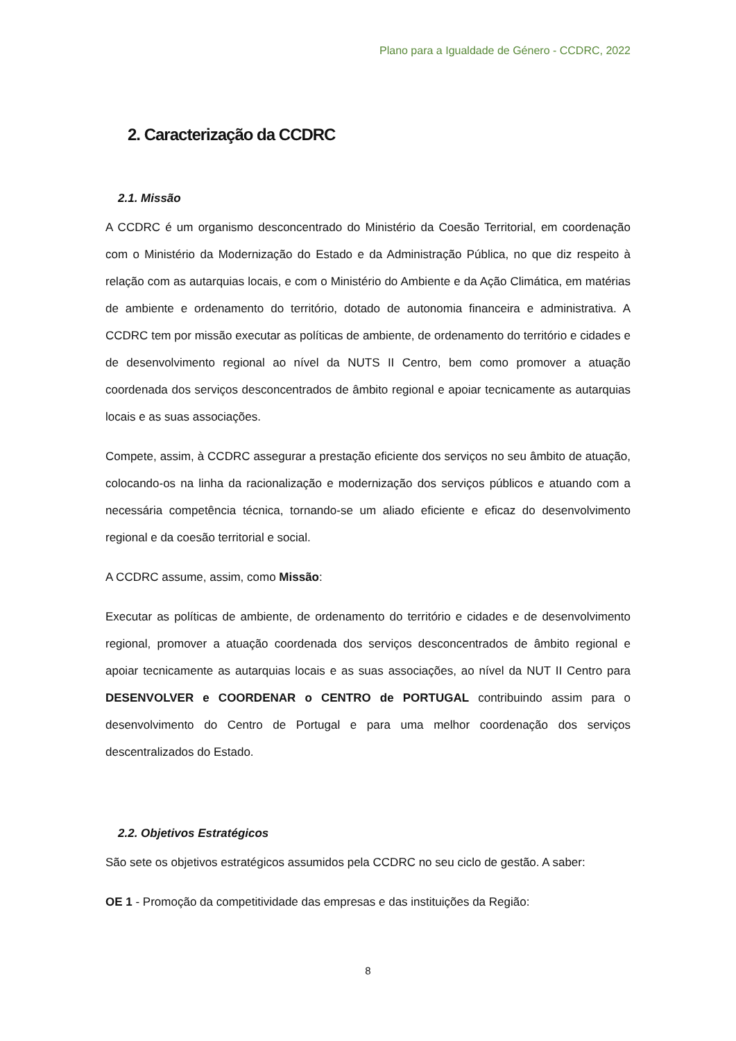Plano para a Igualdade de Género - CCDRC, 2022
2. Caracterização da CCDRC
2.1. Missão
A CCDRC é um organismo desconcentrado do Ministério da Coesão Territorial, em coordenação com o Ministério da Modernização do Estado e da Administração Pública, no que diz respeito à relação com as autarquias locais, e com o Ministério do Ambiente e da Ação Climática, em matérias de ambiente e ordenamento do território, dotado de autonomia financeira e administrativa. A CCDRC tem por missão executar as políticas de ambiente, de ordenamento do território e cidades e de desenvolvimento regional ao nível da NUTS II Centro, bem como promover a atuação coordenada dos serviços desconcentrados de âmbito regional e apoiar tecnicamente as autarquias locais e as suas associações.
Compete, assim, à CCDRC assegurar a prestação eficiente dos serviços no seu âmbito de atuação, colocando-os na linha da racionalização e modernização dos serviços públicos e atuando com a necessária competência técnica, tornando-se um aliado eficiente e eficaz do desenvolvimento regional e da coesão territorial e social.
A CCDRC assume, assim, como Missão:
Executar as políticas de ambiente, de ordenamento do território e cidades e de desenvolvimento regional, promover a atuação coordenada dos serviços desconcentrados de âmbito regional e apoiar tecnicamente as autarquias locais e as suas associações, ao nível da NUT II Centro para DESENVOLVER e COORDENAR o CENTRO de PORTUGAL contribuindo assim para o desenvolvimento do Centro de Portugal e para uma melhor coordenação dos serviços descentralizados do Estado.
2.2. Objetivos Estratégicos
São sete os objetivos estratégicos assumidos pela CCDRC no seu ciclo de gestão. A saber:
OE 1 - Promoção da competitividade das empresas e das instituições da Região:
8